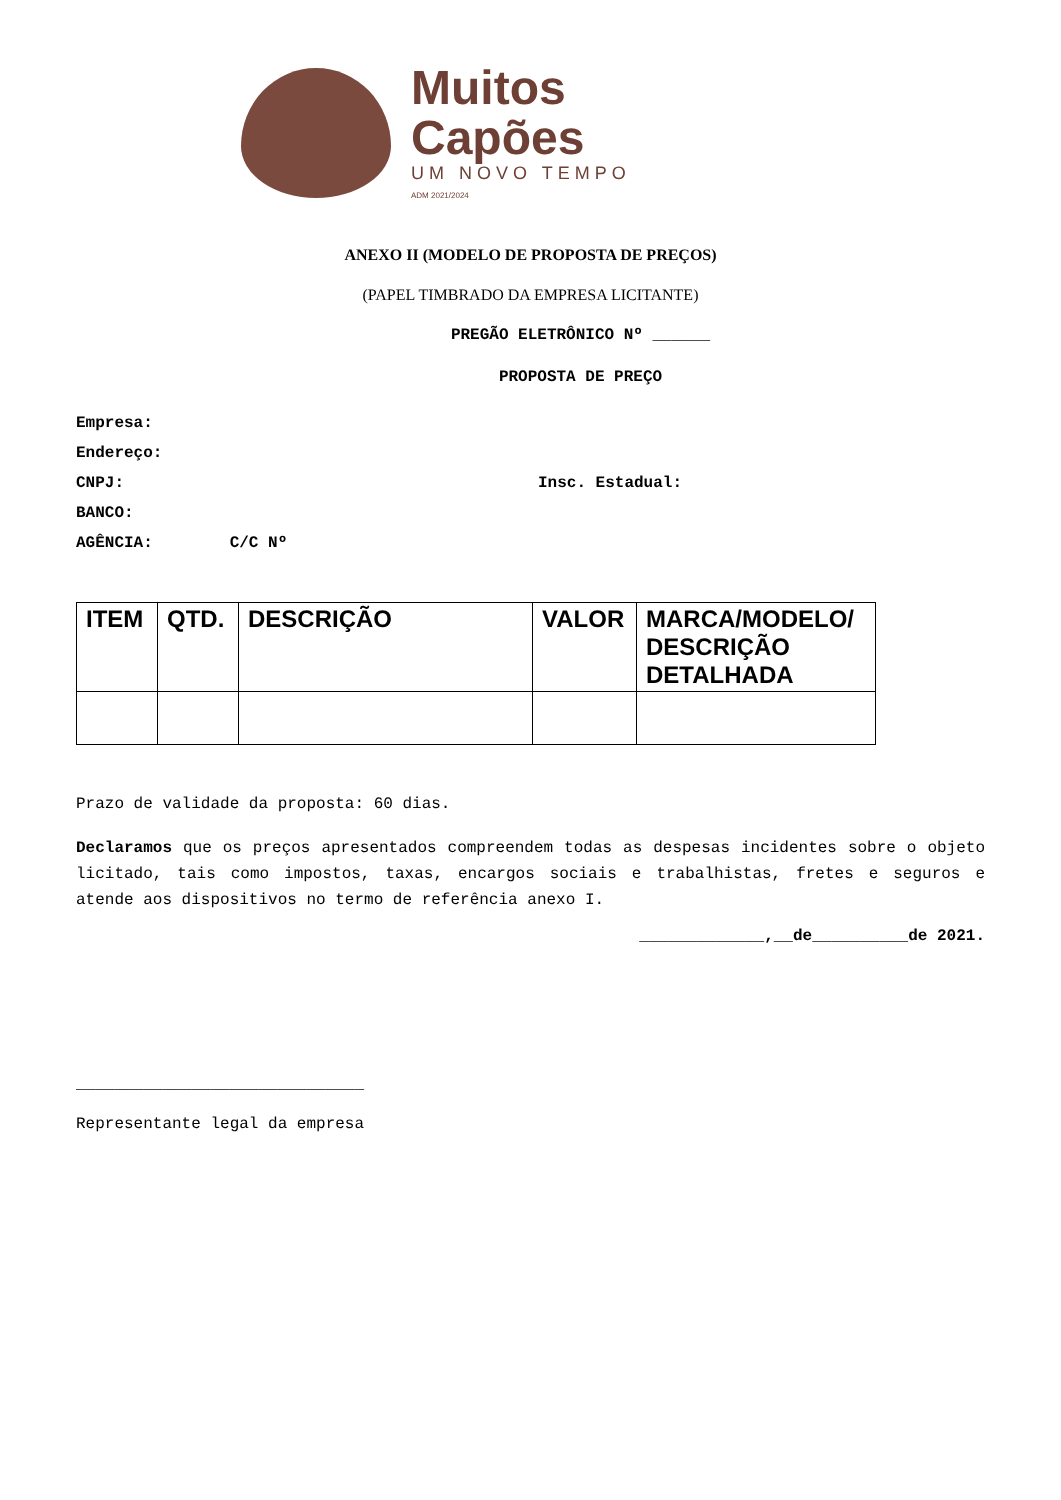Muitos
Capões
UM NOVO TEMPO
ADM 2021/2024
ANEXO II (MODELO DE PROPOSTA DE PREÇOS)
(PAPEL TIMBRADO DA EMPRESA LICITANTE)
PREGÃO ELETRÔNICO Nº ______
PROPOSTA DE PREÇO
Empresa:
Endereço:
CNPJ: Insc. Estadual:
BANCO:
AGÊNCIA: C/C Nº
| ITEM | QTD. | DESCRIÇÃO | VALOR | MARCA/MODELO/ DESCRIÇÃO DETALHADA |
| --- | --- | --- | --- | --- |
Prazo de validade da proposta: 60 dias.
Declaramos que os preços apresentados compreendem todas as despesas incidentes sobre o objeto licitado, tais como impostos, taxas, encargos sociais e trabalhistas, fretes e seguros e atende aos dispositivos no termo de referência anexo I.
_____________,__de__________de 2021.
______________________________
Representante legal da empresa